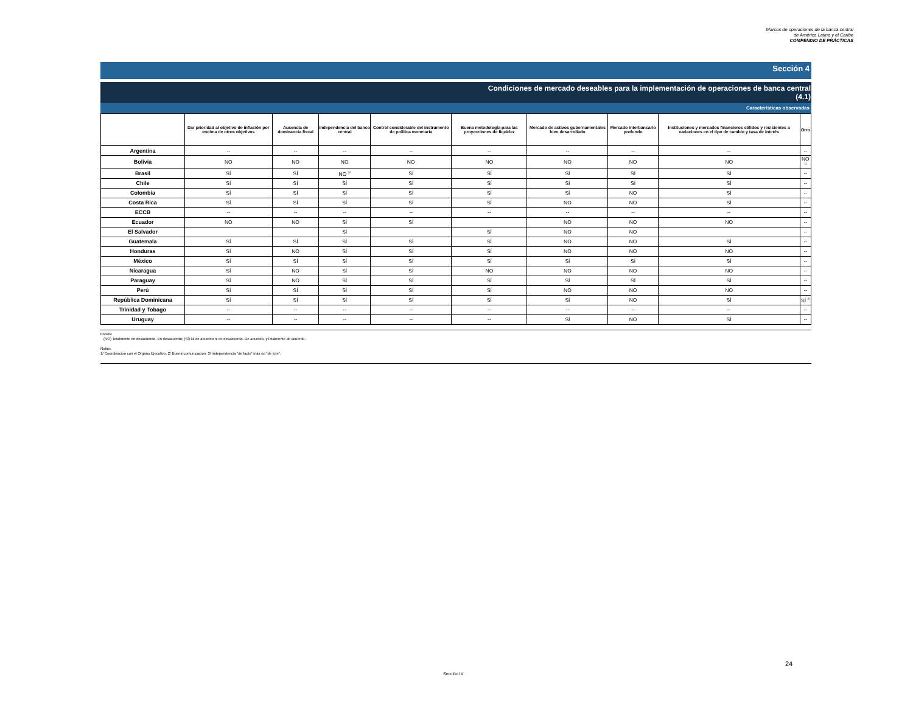Marcos de operaciones de la banca central
de América Latina y el Caribe
COMPENDIO DE PRÁCTICAS
Sección 4
Condiciones de mercado deseables para la implementación de operaciones de banca central
(4.1)
Características observadas
| | Dar prioridad al objetivo de inflación por encima de otros objetivos | Ausencia de dominancia fiscal | Independencia del banco central | Control considerable del instrumento de política monetaria | Buena metodología para las proyecciones de liquidez | Mercado de activos gubernamentales bien desarrollado | Mercado interbancario profundo | Instituciones y mercados financieros sólidos y resistentes a variaciones en el tipo de cambio y tasa de interés | Otro |
| --- | --- | --- | --- | --- | --- | --- | --- | --- | --- |
| Argentina | -- | -- | -- | -- | -- | -- | -- | -- | -- |
| Bolivia | NO | NO | NO | NO | NO | NO | NO | NO | NO <sup>1/</sup> |
| Brasil | SÍ | SÍ | NO <sup>3/</sup> | SÍ | SÍ | SÍ | SÍ | SÍ | -- |
| Chile | SÍ | SÍ | SÍ | SÍ | SÍ | SÍ | SÍ | SÍ | -- |
| Colombia | SÍ | SÍ | SÍ | SÍ | SÍ | SÍ | NO | SÍ | -- |
| Costa Rica | SÍ | SÍ | SÍ | SÍ | SÍ | NO | NO | SÍ | -- |
| ECCB | -- | -- | -- | -- | -- | -- | -- | -- | -- |
| Ecuador | NO | NO | SÍ | SÍ | | NO | NO | NO | -- |
| El Salvador | | | SÍ | | SÍ | NO | NO | | -- |
| Guatemala | SÍ | SÍ | SÍ | SÍ | SÍ | NO | NO | SÍ | -- |
| Honduras | SÍ | NO | SÍ | SÍ | SÍ | NO | NO | NO | -- |
| México | SÍ | SÍ | SÍ | SÍ | SÍ | SÍ | SÍ | SÍ | -- |
| Nicaragua | SÍ | NO | SÍ | SÍ | NO | NO | NO | NO | -- |
| Paraguay | SÍ | NO | SÍ | SÍ | SÍ | SÍ | SÍ | SÍ | -- |
| Perú | SÍ | SÍ | SÍ | SÍ | SÍ | NO | NO | NO | -- |
| República Dominicana | SÍ | SÍ | SÍ | SÍ | SÍ | SÍ | NO | SÍ | SÍ <sup>2/</sup> |
| Trinidad y Tobago | -- | -- | -- | -- | -- | -- | -- | -- | -- |
| Uruguay | -- | -- | -- | -- | -- | SÍ | NO | SÍ | -- |
Escala:
(NO) Totalmente en desacuerdo, En desacuerdo; (SÍ) Ni de acuerdo ni en desacuerdo, De acuerdo, yTotalmente de acuerdo.
Notas:
1/ Coordinacion con el Organo Ejecutivo. 2/ Buena comunicación. 3/ Independencia “de facto” más no “de jure”.
24
Sección IV